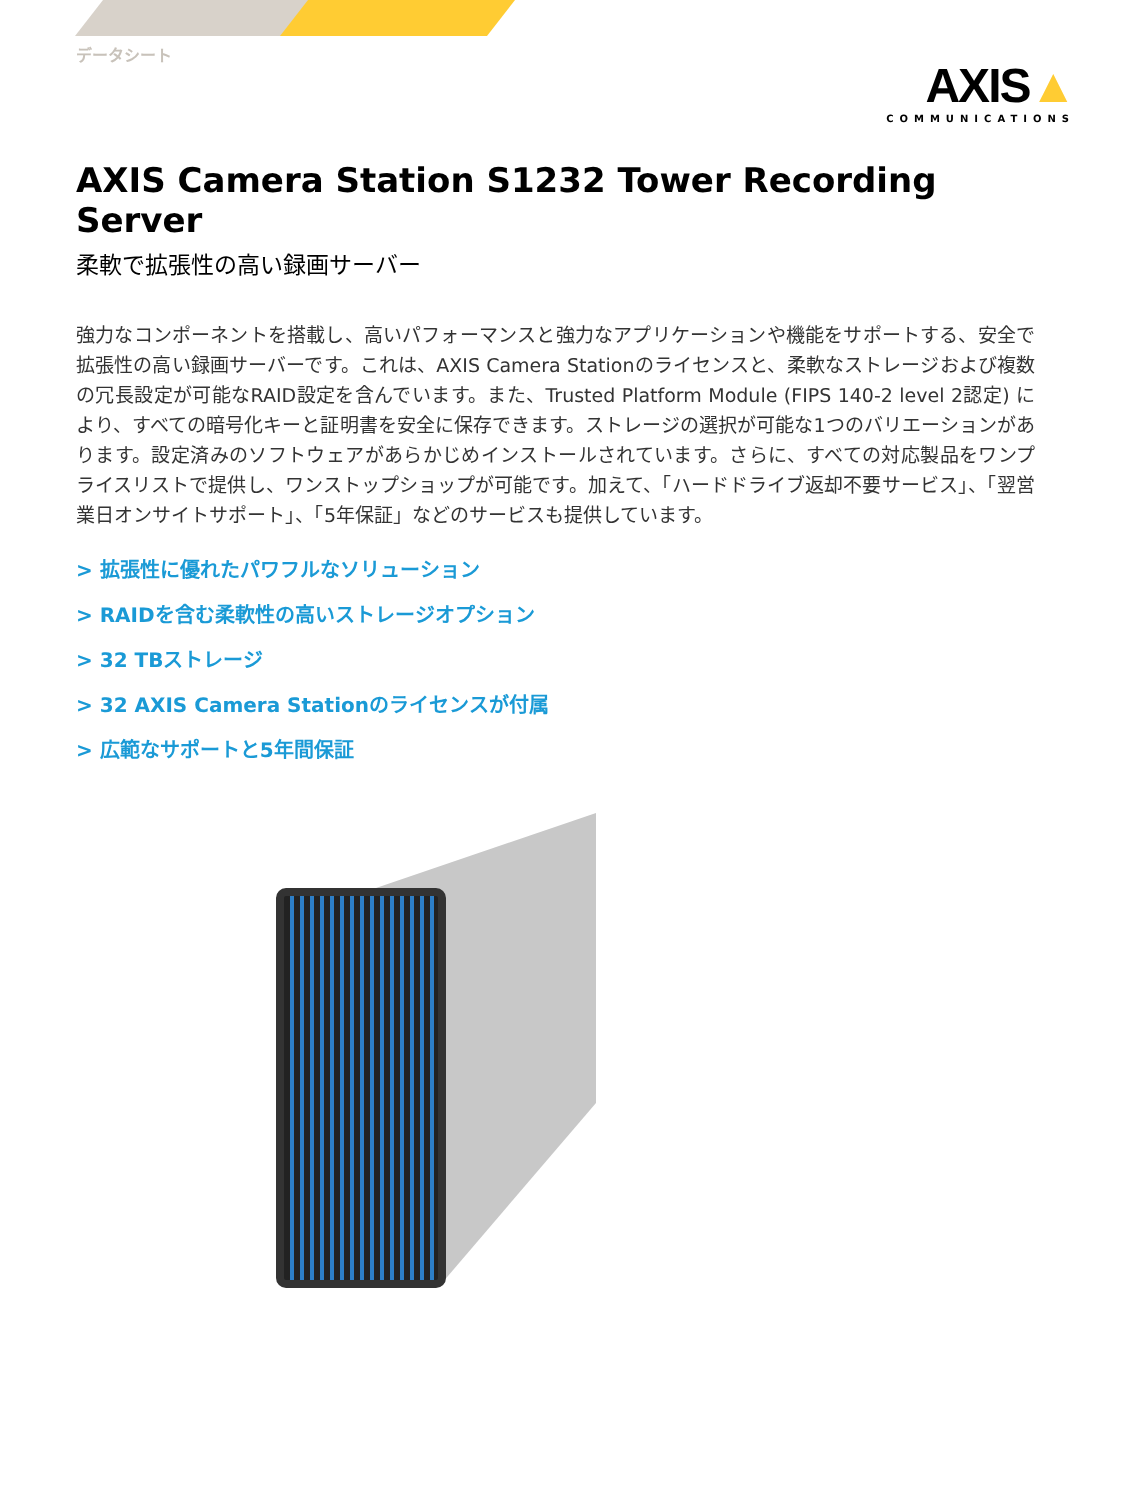データシート
AXIS▲
COMMUNICATIONS
AXIS Camera Station S1232 Tower Recording Server
柔軟で拡張性の高い録画サーバー
強力なコンポーネントを搭載し、高いパフォーマンスと強力なアプリケーションや機能をサポートする、安全で拡張性の高い録画サーバーです。これは、AXIS Camera Stationのライセンスと、柔軟なストレージおよび複数の冗長設定が可能なRAID設定を含んでいます。また、Trusted Platform Module (FIPS 140-2 level 2認定) により、すべての暗号化キーと証明書を安全に保存できます。ストレージの選択が可能な1つのバリエーションがあります。設定済みのソフトウェアがあらかじめインストールされています。さらに、すべての対応製品をワンプライスリストで提供し、ワンストップショップが可能です。加えて、「ハードドライブ返却不要サービス」、「翌営業日オンサイトサポート」、「5年保証」などのサービスも提供しています。
> 拡張性に優れたパワフルなソリューション
> RAIDを含む柔軟性の高いストレージオプション
> 32 TBストレージ
> 32 AXIS Camera Stationのライセンスが付属
> 広範なサポートと5年間保証